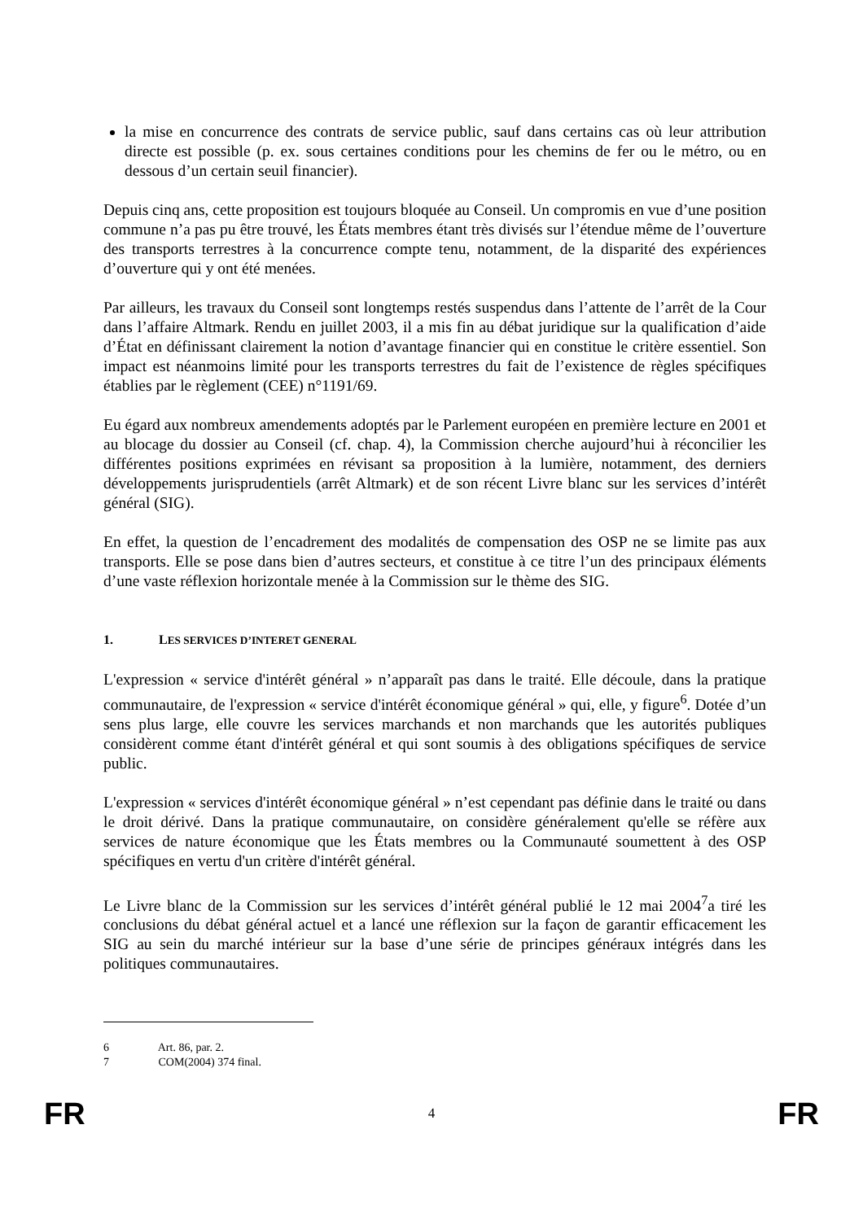la mise en concurrence des contrats de service public, sauf dans certains cas où leur attribution directe est possible (p. ex. sous certaines conditions pour les chemins de fer ou le métro, ou en dessous d’un certain seuil financier).
Depuis cinq ans, cette proposition est toujours bloquée au Conseil. Un compromis en vue d’une position commune n’a pas pu être trouvé, les États membres étant très divisés sur l’étendue même de l’ouverture des transports terrestres à la concurrence compte tenu, notamment, de la disparité des expériences d’ouverture qui y ont été menées.
Par ailleurs, les travaux du Conseil sont longtemps restés suspendus dans l’attente de l’arrêt de la Cour dans l’affaire Altmark. Rendu en juillet 2003, il a mis fin au débat juridique sur la qualification d’aide d’État en définissant clairement la notion d’avantage financier qui en constitue le critère essentiel. Son impact est néanmoins limité pour les transports terrestres du fait de l’existence de règles spécifiques établies par le règlement (CEE) n°1191/69.
Eu égard aux nombreux amendements adoptés par le Parlement européen en première lecture en 2001 et au blocage du dossier au Conseil (cf. chap. 4), la Commission cherche aujourd’hui à réconcilier les différentes positions exprimées en révisant sa proposition à la lumière, notamment, des derniers développements jurisprudentiels (arrêt Altmark) et de son récent Livre blanc sur les services d’intérêt général (SIG).
En effet, la question de l’encadrement des modalités de compensation des OSP ne se limite pas aux transports. Elle se pose dans bien d’autres secteurs, et constitue à ce titre l’un des principaux éléments d’une vaste réflexion horizontale menée à la Commission sur le thème des SIG.
1. LES SERVICES D’INTERET GENERAL
L'expression « service d'intérêt général » n’apparaît pas dans le traité. Elle découle, dans la pratique communautaire, de l'expression « service d'intérêt économique général » qui, elle, y figure<sup>6</sup>. Dotée d’un sens plus large, elle couvre les services marchands et non marchands que les autorités publiques considèrent comme étant d'intérêt général et qui sont soumis à des obligations spécifiques de service public.
L'expression « services d'intérêt économique général » n’est cependant pas définie dans le traité ou dans le droit dérivé. Dans la pratique communautaire, on considère généralement qu'elle se réfère aux services de nature économique que les États membres ou la Communauté soumettent à des OSP spécifiques en vertu d'un critère d'intérêt général.
Le Livre blanc de la Commission sur les services d’intérêt général publié le 12 mai 2004<sup>7</sup>a tiré les conclusions du débat général actuel et a lancé une réflexion sur la façon de garantir efficacement les SIG au sein du marché intérieur sur la base d’une série de principes généraux intégrés dans les politiques communautaires.
6 Art. 86, par. 2.
7 COM(2004) 374 final.
FR 4 FR